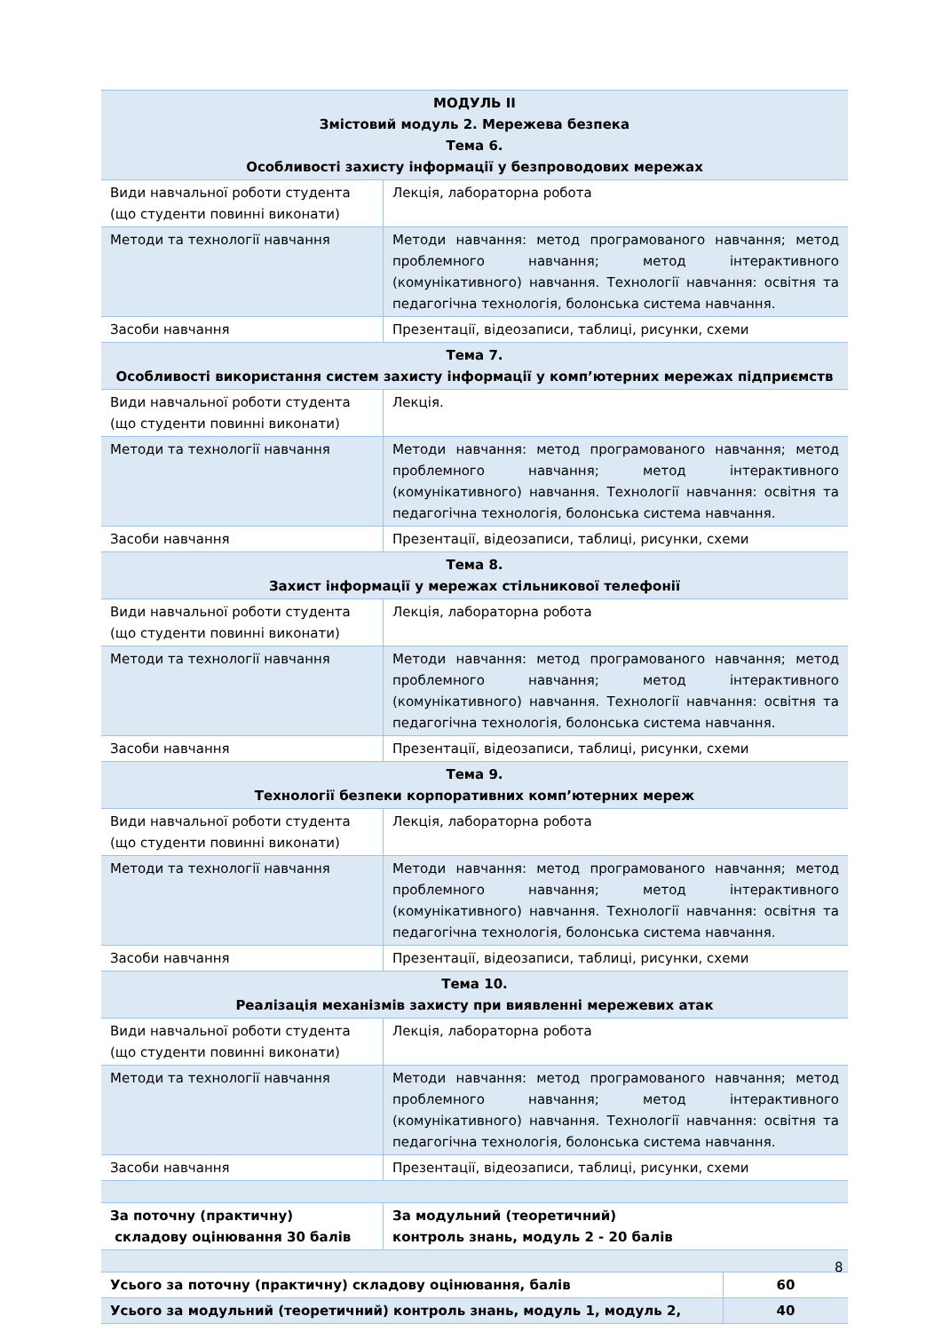| МОДУЛЬ ІІ Змістовий модуль 2. Мережева безпека Тема 6. Особливості захисту інформації у безпроводових мережах | | |
| Види навчальної роботи студента (що студенти повинні виконати) | Лекція, лабораторна робота | |
| Методи та технології навчання | Методи навчання: метод програмованого навчання; метод проблемного навчання; метод інтерактивного (комунікативного) навчання. Технології навчання: освітня та педагогічна технологія, болонська система навчання. | |
| Засоби навчання | Презентації, відеозаписи, таблиці, рисунки, схеми | |
| Тема 7. Особливості використання систем захисту інформації у комп’ютерних мережах підприємств | | |
| Види навчальної роботи студента (що студенти повинні виконати) | Лекція. | |
| Методи та технології навчання | Методи навчання: метод програмованого навчання; метод проблемного навчання; метод інтерактивного (комунікативного) навчання. Технології навчання: освітня та педагогічна технологія, болонська система навчання. | |
| Засоби навчання | Презентації, відеозаписи, таблиці, рисунки, схеми | |
| Тема 8. Захист інформації у мережах стільникової телефонії | | |
| Види навчальної роботи студента (що студенти повинні виконати) | Лекція, лабораторна робота | |
| Методи та технології навчання | Методи навчання: метод програмованого навчання; метод проблемного навчання; метод інтерактивного (комунікативного) навчання. Технології навчання: освітня та педагогічна технологія, болонська система навчання. | |
| Засоби навчання | Презентації, відеозаписи, таблиці, рисунки, схеми | |
| Тема 9. Технології безпеки корпоративних комп’ютерних мереж | | |
| Види навчальної роботи студента (що студенти повинні виконати) | Лекція, лабораторна робота | |
| Методи та технології навчання | Методи навчання: метод програмованого навчання; метод проблемного навчання; метод інтерактивного (комунікативного) навчання. Технології навчання: освітня та педагогічна технологія, болонська система навчання. | |
| Засоби навчання | Презентації, відеозаписи, таблиці, рисунки, схеми | |
| Тема 10. Реалізація механізмів захисту при виявленні мережевих атак | | |
| Види навчальної роботи студента (що студенти повинні виконати) | Лекція, лабораторна робота | |
| Методи та технології навчання | Методи навчання: метод програмованого навчання; метод проблемного навчання; метод інтерактивного (комунікативного) навчання. Технології навчання: освітня та педагогічна технологія, болонська система навчання. | |
| Засоби навчання | Презентації, відеозаписи, таблиці, рисунки, схеми | |
| За поточну (практичну) складову оцінювання 30 балів | За модульний (теоретичний) контроль знань, модуль 2 - 20 балів | |
| Усього за поточну (практичну) складову оцінювання, балів | | 60 |
| Усього за модульний (теоретичний) контроль знань, модуль 1, модуль 2, | | 40 |
8